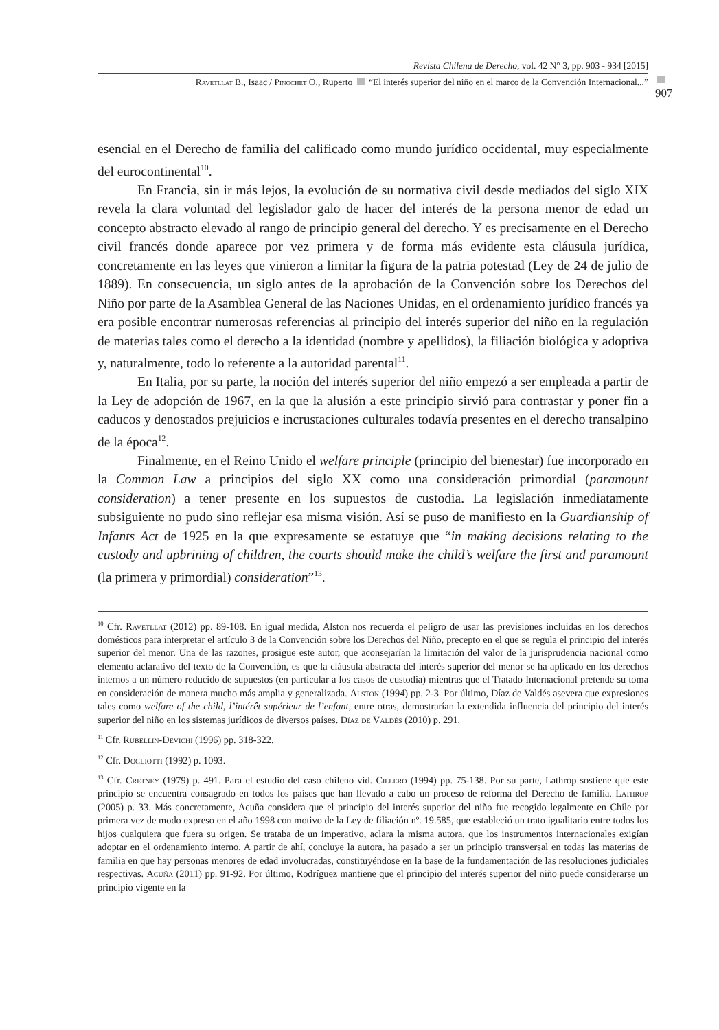Revista Chilena de Derecho, vol. 42 N° 3, pp. 903 - 934 [2015]
907
Ravetllat B., Isaac / Pinochet O., Ruperto “El interés superior del niño en el marco de la Convención Internacional...”
esencial en el Derecho de familia del calificado como mundo jurídico occidental, muy especialmente del eurocontinental<sup>10</sup>.
En Francia, sin ir más lejos, la evolución de su normativa civil desde mediados del siglo XIX revela la clara voluntad del legislador galo de hacer del interés de la persona menor de edad un concepto abstracto elevado al rango de principio general del derecho. Y es precisamente en el Derecho civil francés donde aparece por vez primera y de forma más evidente esta cláusula jurídica, concretamente en las leyes que vinieron a limitar la figura de la patria potestad (Ley de 24 de julio de 1889). En consecuencia, un siglo antes de la aprobación de la Convención sobre los Derechos del Niño por parte de la Asamblea General de las Naciones Unidas, en el ordenamiento jurídico francés ya era posible encontrar numerosas referencias al principio del interés superior del niño en la regulación de materias tales como el derecho a la identidad (nombre y apellidos), la filiación biológica y adoptiva y, naturalmente, todo lo referente a la autoridad parental<sup>11</sup>.
En Italia, por su parte, la noción del interés superior del niño empezó a ser empleada a partir de la Ley de adopción de 1967, en la que la alusión a este principio sirvió para contrastar y poner fin a caducos y denostados prejuicios e incrustaciones culturales todavía presentes en el derecho transalpino de la época<sup>12</sup>.
Finalmente, en el Reino Unido el welfare principle (principio del bienestar) fue incorporado en la Common Law a principios del siglo XX como una consideración primordial (paramount consideration) a tener presente en los supuestos de custodia. La legislación inmediatamente subsiguiente no pudo sino reflejar esa misma visión. Así se puso de manifiesto en la Guardianship of Infants Act de 1925 en la que expresamente se estatuye que “in making decisions relating to the custody and upbrining of children, the courts should make the child’s welfare the first and paramount (la primera y primordial) consideration”<sup>13</sup>.
<sup>10</sup> Cfr. Ravetllat (2012) pp. 89-108. En igual medida, Alston nos recuerda el peligro de usar las previsiones incluidas en los derechos domésticos para interpretar el artículo 3 de la Convención sobre los Derechos del Niño, precepto en el que se regula el principio del interés superior del menor. Una de las razones, prosigue este autor, que aconsejarían la limitación del valor de la jurisprudencia nacional como elemento aclarativo del texto de la Convención, es que la cláusula abstracta del interés superior del menor se ha aplicado en los derechos internos a un número reducido de supuestos (en particular a los casos de custodia) mientras que el Tratado Internacional pretende su toma en consideración de manera mucho más amplia y generalizada. Alston (1994) pp. 2-3. Por último, Díaz de Valdés asevera que expresiones tales como welfare of the child, l’intérêt supérieur de l’enfant, entre otras, demostrarían la extendida influencia del principio del interés superior del niño en los sistemas jurídicos de diversos países. Díaz de Valdés (2010) p. 291.
<sup>11</sup> Cfr. Rubellin-Devichi (1996) pp. 318-322.
<sup>12</sup> Cfr. Dogliotti (1992) p. 1093.
<sup>13</sup> Cfr. Cretney (1979) p. 491. Para el estudio del caso chileno vid. Cillero (1994) pp. 75-138. Por su parte, Lathrop sostiene que este principio se encuentra consagrado en todos los países que han llevado a cabo un proceso de reforma del Derecho de familia. Lathrop (2005) p. 33. Más concretamente, Acuña considera que el principio del interés superior del niño fue recogido legalmente en Chile por primera vez de modo expreso en el año 1998 con motivo de la Ley de filiación nº. 19.585, que estableció un trato igualitario entre todos los hijos cualquiera que fuera su origen. Se trataba de un imperativo, aclara la misma autora, que los instrumentos internacionales exigían adoptar en el ordenamiento interno. A partir de ahí, concluye la autora, ha pasado a ser un principio transversal en todas las materias de familia en que hay personas menores de edad involucradas, constituyéndose en la base de la fundamentación de las resoluciones judiciales respectivas. Acuña (2011) pp. 91-92. Por último, Rodríguez mantiene que el principio del interés superior del niño puede considerarse un principio vigente en la